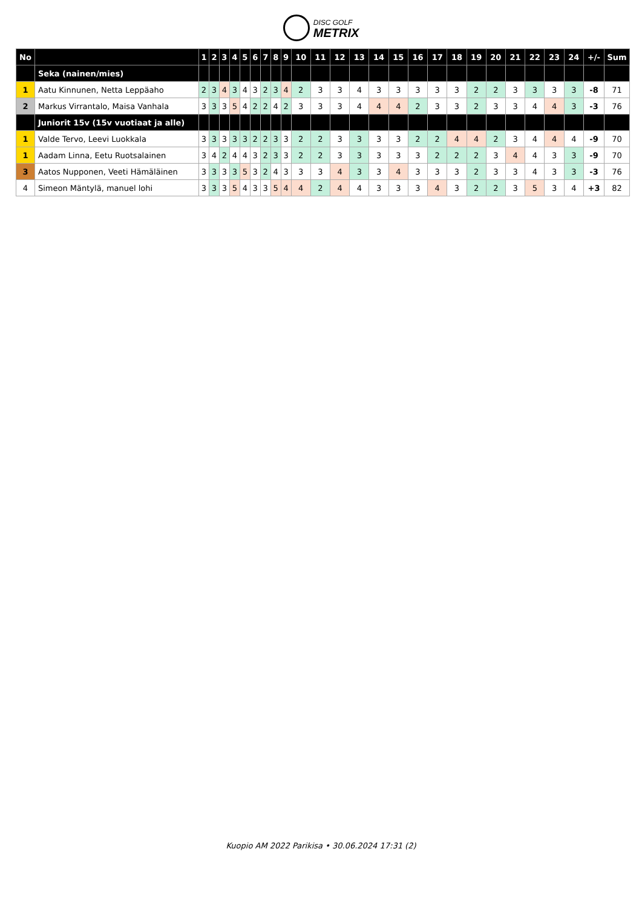DISC GOLF
METRIX
| No | | 1 | 2 | 3 | 4 | 5 | 6 | 7 | 8 | 9 | 10 | 11 | 12 | 13 | 14 | 15 | 16 | 17 | 18 | 19 | 20 | 21 | 22 | 23 | 24 | +/- | Sum |
| --- | --- | --- | --- | --- | --- | --- | --- | --- | --- | --- | --- | --- | --- | --- | --- | --- | --- | --- | --- | --- | --- | --- | --- | --- | --- | --- | --- |
| | Seka (nainen/mies) | | | | | | | | | | | | | | | | | | | | | | | | | | |
| 1 | Aatu Kinnunen, Netta Leppäaho | 2 | 3 | 4 | 3 | 4 | 3 | 2 | 3 | 4 | 2 | 3 | 3 | 4 | 3 | 3 | 3 | 3 | 3 | 2 | 2 | 3 | 3 | 3 | 3 | -8 | 71 |
| 2 | Markus Virrantalo, Maisa Vanhala | 3 | 3 | 3 | 5 | 4 | 2 | 2 | 4 | 2 | 3 | 3 | 3 | 4 | 4 | 4 | 2 | 3 | 3 | 2 | 3 | 3 | 4 | 4 | 3 | -3 | 76 |
| | Juniorit 15v (15v vuotiaat ja alle) | | | | | | | | | | | | | | | | | | | | | | | | | | |
| 1 | Valde Tervo, Leevi Luokkala | 3 | 3 | 3 | 3 | 3 | 2 | 2 | 3 | 3 | 2 | 2 | 3 | 3 | 3 | 3 | 2 | 2 | 4 | 4 | 2 | 3 | 4 | 4 | 4 | -9 | 70 |
| 1 | Aadam Linna, Eetu Ruotsalainen | 3 | 4 | 2 | 4 | 4 | 3 | 2 | 3 | 3 | 2 | 2 | 3 | 3 | 3 | 3 | 3 | 2 | 2 | 2 | 3 | 4 | 4 | 3 | 3 | -9 | 70 |
| 3 | Aatos Nupponen, Veeti Hämäläinen | 3 | 3 | 3 | 3 | 5 | 3 | 2 | 4 | 3 | 3 | 3 | 4 | 3 | 3 | 4 | 3 | 3 | 3 | 2 | 3 | 3 | 4 | 3 | 3 | -3 | 76 |
| 4 | Simeon Mäntylä, manuel lohi | 3 | 3 | 3 | 5 | 4 | 3 | 3 | 5 | 4 | 4 | 2 | 4 | 4 | 3 | 3 | 3 | 4 | 3 | 2 | 2 | 3 | 5 | 3 | 4 | +3 | 82 |
Kuopio AM 2022 Parikisa • 30.06.2024 17:31 (2)